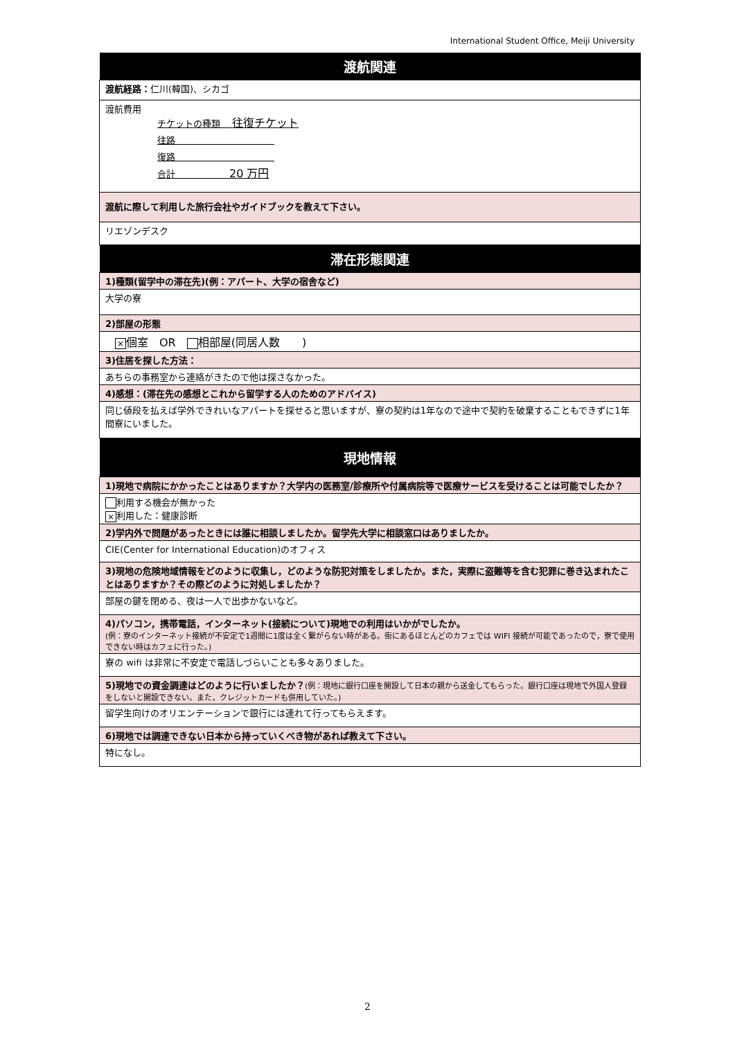International Student Office, Meiji University
| 渡航関連 |
| --- |
| 渡航経路： 仁川(韓国)、シカゴ |
| 渡航費用 チケットの種類 往復チケット 往路 復路 合計 20 万円 |
| 渡航に際して利用した旅行会社やガイドブックを教えて下さい。 |
| リエゾンデスク |
| 滞在形態関連 |
| 1)種類(留学中の滞在先)(例：アパート、大学の宿舎など) |
| 大学の寮 |
| 2)部屋の形態 |
| × 個室 OR 相部屋(同居人数 ) |
| 3)住居を探した方法： |
| あちらの事務室から連絡がきたので他は探さなかった。 |
| 4)感想：(滞在先の感想とこれから留学する人のためのアドバイス) |
| 同じ値段を払えば学外できれいなアパートを探せると思いますが、寮の契約は1年なので途中で契約を破棄することもできずに1年間寮にいました。 |
| 現地情報 |
| 1)現地で病院にかかったことはありますか？大学内の医務室/診療所や付属病院等で医療サービスを受けることは可能でしたか？ |
| 利用する機会が無かった × 利用した：健康診断 |
| 2)学内外で問題があったときには誰に相談しましたか。留学先大学に相談窓口はありましたか。 |
| CIE(Center for International Education)のオフィス |
| 3)現地の危険地域情報をどのように収集し，どのような防犯対策をしましたか。また，実際に盗難等を含む犯罪に巻き込まれたことはありますか？その際どのように対処しましたか？ |
| 部屋の鍵を閉める、夜は一人で出歩かないなど。 |
| 4)パソコン，携帯電話，インターネット(接続について)現地での利用はいかがでしたか。 (例：寮のインターネット接続が不安定で1週間に1度は全く繋がらない時がある。街にあるほとんどのカフェでは WIFI 接続が可能であったので，寮で使用できない時はカフェに行った。) |
| 寮の wifi は非常に不安定で電話しづらいことも多々ありました。 |
| 5)現地での資金調達はどのように行いましたか？ (例：現地に銀行口座を開設して日本の親から送金してもらった。銀行口座は現地で外国人登録をしないと開設できない。また，クレジットカードも併用していた。) |
| 留学生向けのオリエンテーションで銀行には連れて行ってもらえます。 |
| 6)現地では調達できない日本から持っていくべき物があれば教えて下さい。 |
| 特になし。 |
2